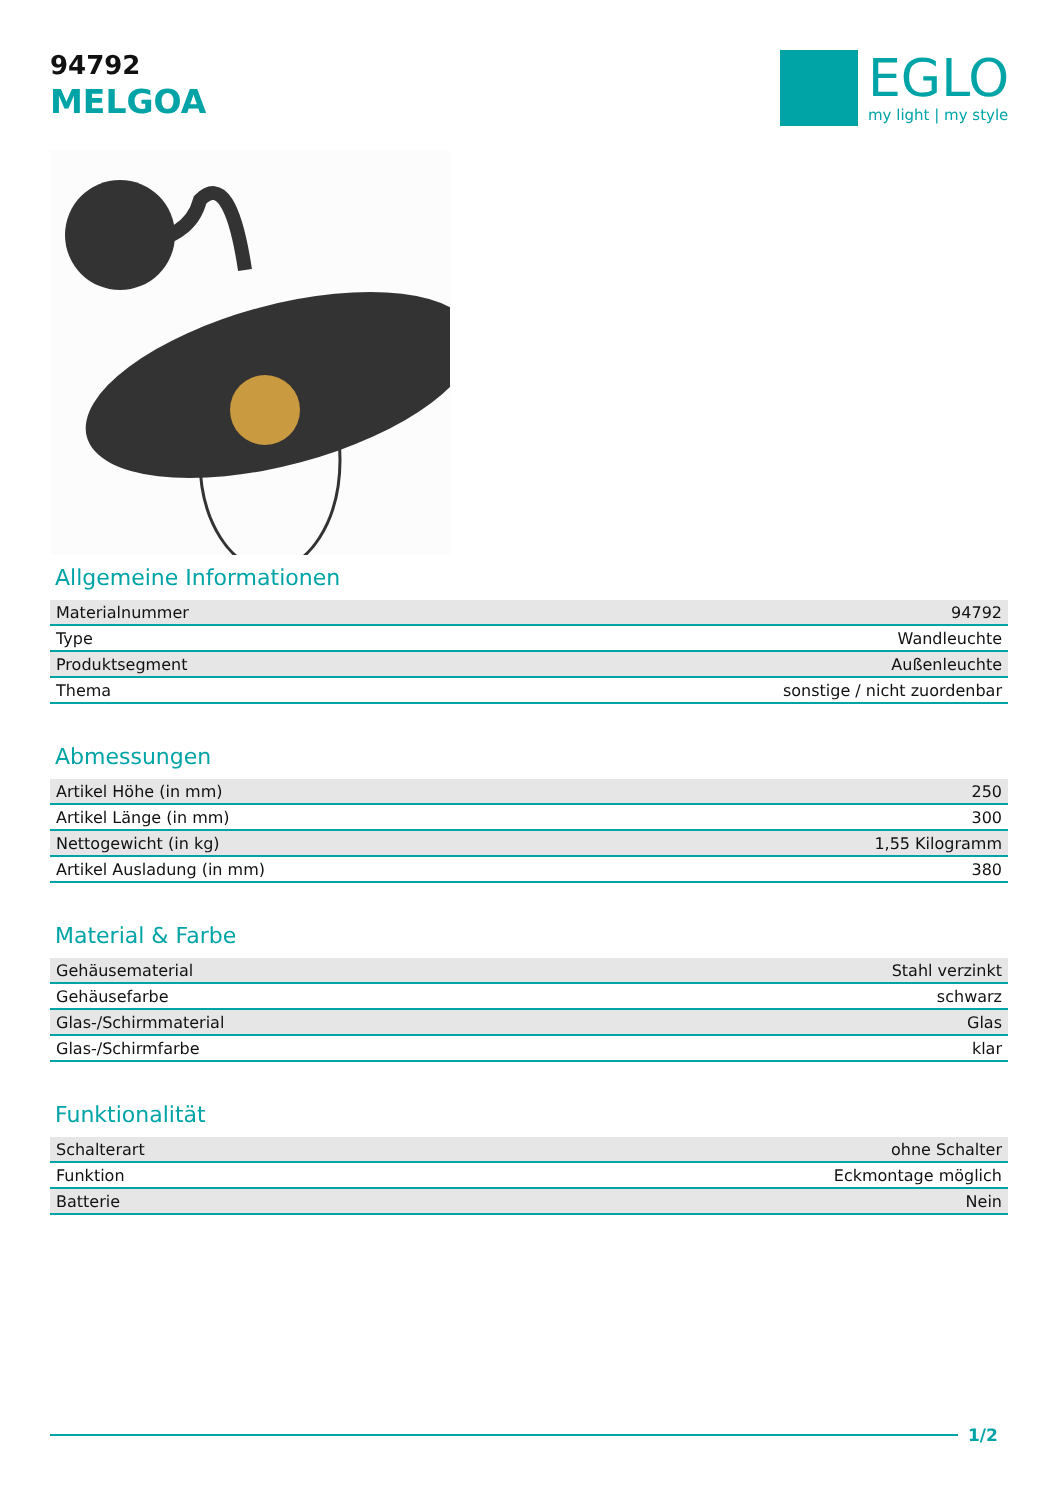94792
MELGOA
EGLO
my light | my style
Allgemeine Informationen
| Materialnummer | 94792 |
| Type | Wandleuchte |
| Produktsegment | Außenleuchte |
| Thema | sonstige / nicht zuordenbar |
Abmessungen
| Artikel Höhe (in mm) | 250 |
| Artikel Länge (in mm) | 300 |
| Nettogewicht (in kg) | 1,55 Kilogramm |
| Artikel Ausladung (in mm) | 380 |
Material & Farbe
| Gehäusematerial | Stahl verzinkt |
| Gehäusefarbe | schwarz |
| Glas-/Schirmmaterial | Glas |
| Glas-/Schirmfarbe | klar |
Funktionalität
| Schalterart | ohne Schalter |
| Funktion | Eckmontage möglich |
| Batterie | Nein |
1/2